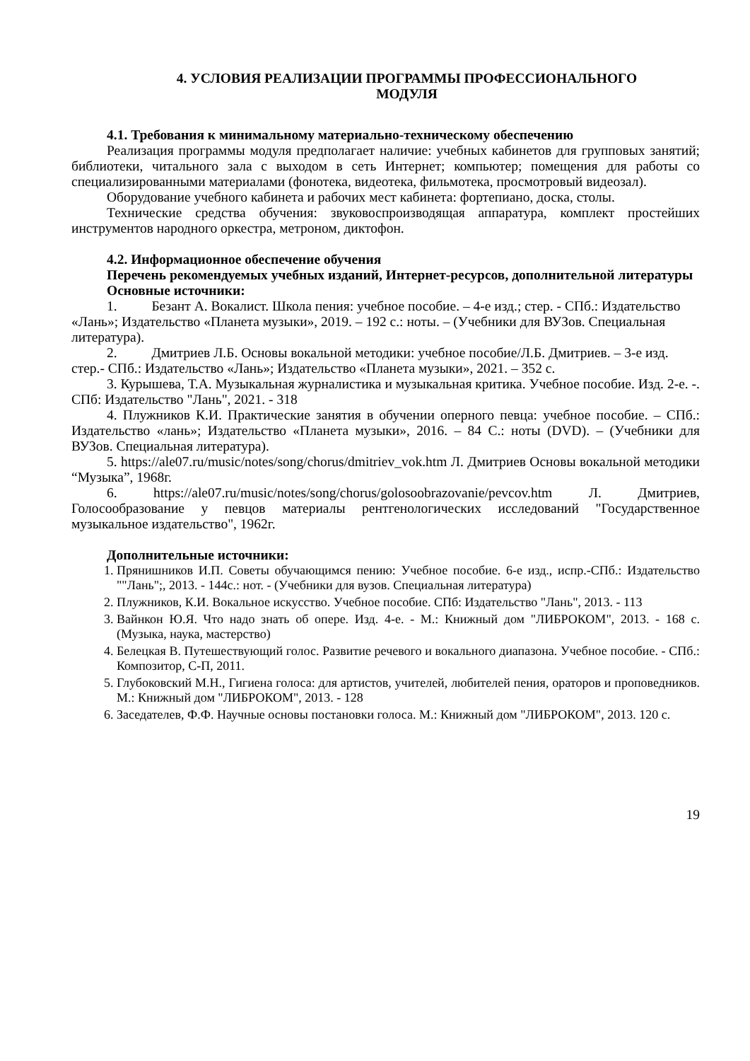4. УСЛОВИЯ РЕАЛИЗАЦИИ ПРОГРАММЫ ПРОФЕССИОНАЛЬНОГО
МОДУЛЯ
4.1. Требования к минимальному материально-техническому обеспечению
Реализация программы модуля предполагает наличие: учебных кабинетов для групповых занятий; библиотеки, читального зала с выходом в сеть Интернет; компьютер; помещения для работы со специализированными материалами (фонотека, видеотека, фильмотека, просмотровый видеозал).
Оборудование учебного кабинета и рабочих мест кабинета: фортепиано, доска, столы.
Технические средства обучения: звуковоспроизводящая аппаратура, комплект простейших инструментов народного оркестра, метроном, диктофон.
4.2. Информационное обеспечение обучения
Перечень рекомендуемых учебных изданий, Интернет-ресурсов, дополнительной литературы
Основные источники:
1. Безант А. Вокалист. Школа пения: учебное пособие. – 4-е изд.; стер. - СПб.: Издательство «Лань»; Издательство «Планета музыки», 2019. – 192 с.: ноты. – (Учебники для ВУЗов. Специальная литература).
2. Дмитриев Л.Б. Основы вокальной методики: учебное пособие/Л.Б. Дмитриев. – 3-е изд. стер.- СПб.: Издательство «Лань»; Издательство «Планета музыки», 2021. – 352 с.
3. Курышева, Т.А. Музыкальная журналистика и музыкальная критика. Учебное пособие. Изд. 2-е. -. СПб: Издательство "Лань", 2021. - 318
4. Плужников К.И. Практические занятия в обучении оперного певца: учебное пособие. – СПб.: Издательство «лань»; Издательство «Планета музыки», 2016. – 84 С.: ноты (DVD). – (Учебники для ВУЗов. Специальная литература).
5. https://ale07.ru/music/notes/song/chorus/dmitriev_vok.htm Л. Дмитриев Основы вокальной методики “Музыка”, 1968г.
6. https://ale07.ru/music/notes/song/chorus/golosoobrazovanie/pevcov.htm Л. Дмитриев, Голосообразование у певцов материалы рентгенологических исследований "Государственное музыкальное издательство", 1962г.
Дополнительные источники:
1. Прянишников И.П. Советы обучающимся пению: Учебное пособие. 6-е изд., испр.-СПб.: Издательство ""Лань";, 2013. - 144с.: нот. - (Учебники для вузов. Специальная литература)
2. Плужников, К.И. Вокальное искусство. Учебное пособие. СПб: Издательство "Лань", 2013. - 113
3. Вайнкон Ю.Я. Что надо знать об опере. Изд. 4-е. - М.: Книжный дом "ЛИБРОКОМ", 2013. - 168 с. (Музыка, наука, мастерство)
4. Белецкая В. Путешествующий голос. Развитие речевого и вокального диапазона. Учебное пособие. - СПб.: Композитор, С-П, 2011.
5. Глубоковский М.Н., Гигиена голоса: для артистов, учителей, любителей пения, ораторов и проповедников. М.: Книжный дом "ЛИБРОКОМ", 2013. - 128
6. Заседателев, Ф.Ф. Научные основы постановки голоса. М.: Книжный дом "ЛИБРОКОМ", 2013. 120 с.
19